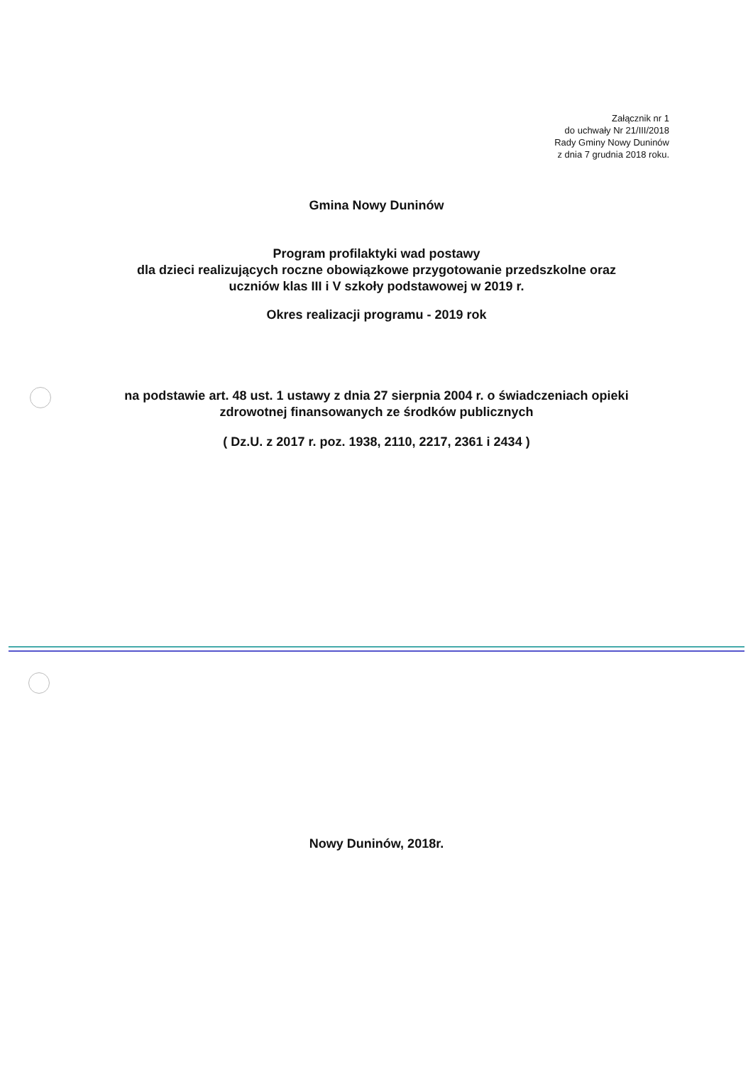Załącznik nr 1
do uchwały Nr 21/III/2018
Rady Gminy Nowy Duninów
z dnia 7 grudnia 2018 roku.
Gmina Nowy Duninów
Program profilaktyki wad postawy
dla dzieci realizujących roczne obowiązkowe przygotowanie przedszkolne oraz
uczniów klas III i V szkoły podstawowej w 2019 r.
Okres realizacji programu - 2019 rok
na podstawie art. 48 ust. 1 ustawy z dnia 27 sierpnia 2004 r. o świadczeniach opieki
zdrowotnej finansowanych ze środków publicznych
( Dz.U. z 2017 r. poz. 1938, 2110, 2217, 2361 i 2434 )
Nowy Duninów, 2018r.